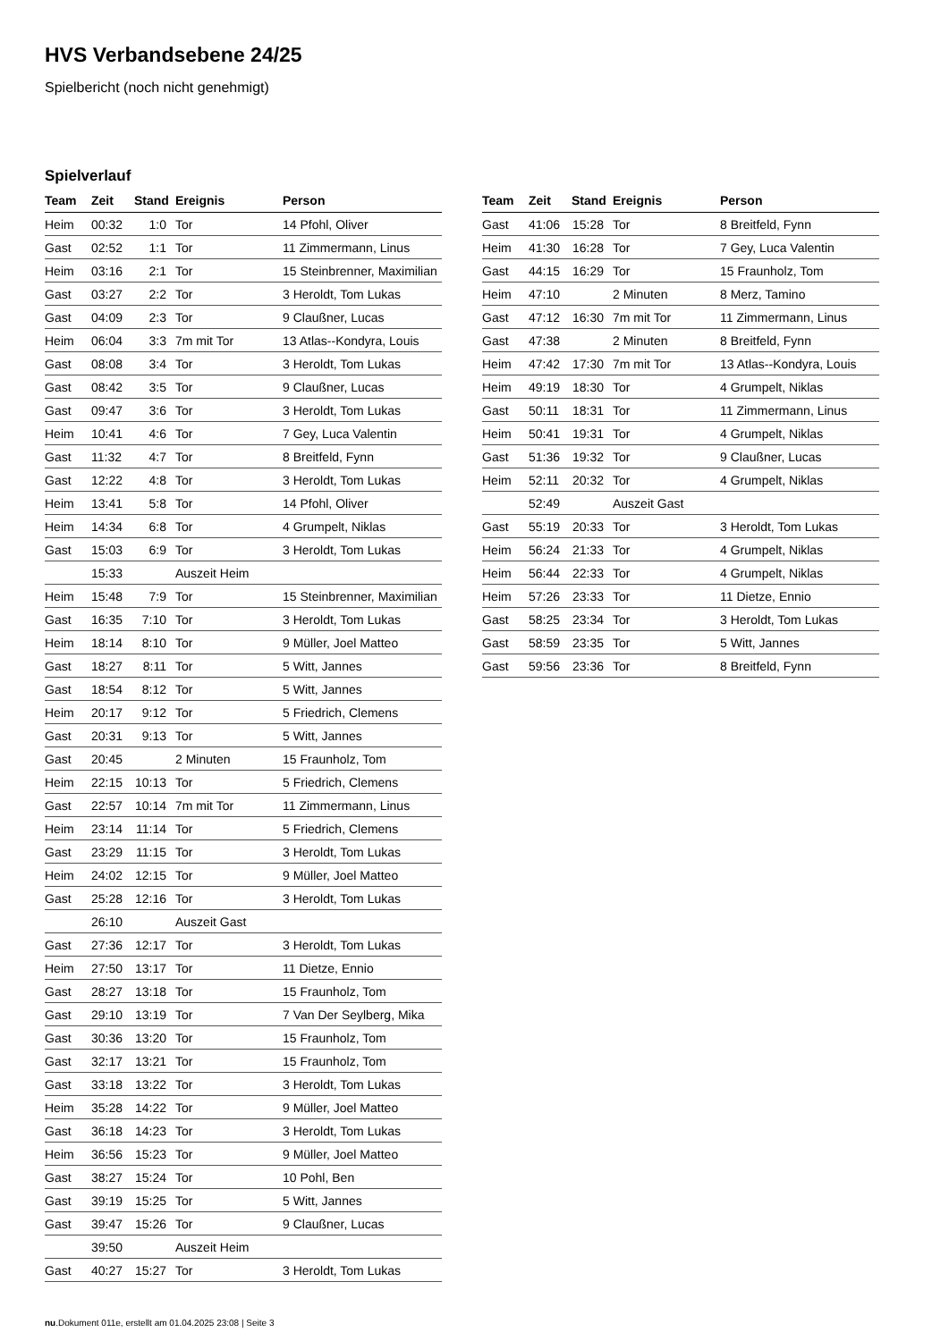HVS Verbandsebene 24/25
Spielbericht (noch nicht genehmigt)
Spielverlauf
| Team | Zeit | Stand | Ereignis | Person |
| --- | --- | --- | --- | --- |
| Heim | 00:32 | 1:0 | Tor | 14 Pfohl, Oliver |
| Gast | 02:52 | 1:1 | Tor | 11 Zimmermann, Linus |
| Heim | 03:16 | 2:1 | Tor | 15 Steinbrenner, Maximilian |
| Gast | 03:27 | 2:2 | Tor | 3 Heroldt, Tom Lukas |
| Gast | 04:09 | 2:3 | Tor | 9 Claußner, Lucas |
| Heim | 06:04 | 3:3 | 7m mit Tor | 13 Atlas--Kondyra, Louis |
| Gast | 08:08 | 3:4 | Tor | 3 Heroldt, Tom Lukas |
| Gast | 08:42 | 3:5 | Tor | 9 Claußner, Lucas |
| Gast | 09:47 | 3:6 | Tor | 3 Heroldt, Tom Lukas |
| Heim | 10:41 | 4:6 | Tor | 7 Gey, Luca Valentin |
| Gast | 11:32 | 4:7 | Tor | 8 Breitfeld, Fynn |
| Gast | 12:22 | 4:8 | Tor | 3 Heroldt, Tom Lukas |
| Heim | 13:41 | 5:8 | Tor | 14 Pfohl, Oliver |
| Heim | 14:34 | 6:8 | Tor | 4 Grumpelt, Niklas |
| Gast | 15:03 | 6:9 | Tor | 3 Heroldt, Tom Lukas |
| | 15:33 | | Auszeit Heim | |
| Heim | 15:48 | 7:9 | Tor | 15 Steinbrenner, Maximilian |
| Gast | 16:35 | 7:10 | Tor | 3 Heroldt, Tom Lukas |
| Heim | 18:14 | 8:10 | Tor | 9 Müller, Joel Matteo |
| Gast | 18:27 | 8:11 | Tor | 5 Witt, Jannes |
| Gast | 18:54 | 8:12 | Tor | 5 Witt, Jannes |
| Heim | 20:17 | 9:12 | Tor | 5 Friedrich, Clemens |
| Gast | 20:31 | 9:13 | Tor | 5 Witt, Jannes |
| Gast | 20:45 | | 2 Minuten | 15 Fraunholz, Tom |
| Heim | 22:15 | 10:13 | Tor | 5 Friedrich, Clemens |
| Gast | 22:57 | 10:14 | 7m mit Tor | 11 Zimmermann, Linus |
| Heim | 23:14 | 11:14 | Tor | 5 Friedrich, Clemens |
| Gast | 23:29 | 11:15 | Tor | 3 Heroldt, Tom Lukas |
| Heim | 24:02 | 12:15 | Tor | 9 Müller, Joel Matteo |
| Gast | 25:28 | 12:16 | Tor | 3 Heroldt, Tom Lukas |
| | 26:10 | | Auszeit Gast | |
| Gast | 27:36 | 12:17 | Tor | 3 Heroldt, Tom Lukas |
| Heim | 27:50 | 13:17 | Tor | 11 Dietze, Ennio |
| Gast | 28:27 | 13:18 | Tor | 15 Fraunholz, Tom |
| Gast | 29:10 | 13:19 | Tor | 7 Van Der Seylberg, Mika |
| Gast | 30:36 | 13:20 | Tor | 15 Fraunholz, Tom |
| Gast | 32:17 | 13:21 | Tor | 15 Fraunholz, Tom |
| Gast | 33:18 | 13:22 | Tor | 3 Heroldt, Tom Lukas |
| Heim | 35:28 | 14:22 | Tor | 9 Müller, Joel Matteo |
| Gast | 36:18 | 14:23 | Tor | 3 Heroldt, Tom Lukas |
| Heim | 36:56 | 15:23 | Tor | 9 Müller, Joel Matteo |
| Gast | 38:27 | 15:24 | Tor | 10 Pohl, Ben |
| Gast | 39:19 | 15:25 | Tor | 5 Witt, Jannes |
| Gast | 39:47 | 15:26 | Tor | 9 Claußner, Lucas |
| | 39:50 | | Auszeit Heim | |
| Gast | 40:27 | 15:27 | Tor | 3 Heroldt, Tom Lukas |
| Team | Zeit | Stand | Ereignis | Person |
| --- | --- | --- | --- | --- |
| Gast | 41:06 | 15:28 | Tor | 8 Breitfeld, Fynn |
| Heim | 41:30 | 16:28 | Tor | 7 Gey, Luca Valentin |
| Gast | 44:15 | 16:29 | Tor | 15 Fraunholz, Tom |
| Heim | 47:10 | | 2 Minuten | 8 Merz, Tamino |
| Gast | 47:12 | 16:30 | 7m mit Tor | 11 Zimmermann, Linus |
| Gast | 47:38 | | 2 Minuten | 8 Breitfeld, Fynn |
| Heim | 47:42 | 17:30 | 7m mit Tor | 13 Atlas--Kondyra, Louis |
| Heim | 49:19 | 18:30 | Tor | 4 Grumpelt, Niklas |
| Gast | 50:11 | 18:31 | Tor | 11 Zimmermann, Linus |
| Heim | 50:41 | 19:31 | Tor | 4 Grumpelt, Niklas |
| Gast | 51:36 | 19:32 | Tor | 9 Claußner, Lucas |
| Heim | 52:11 | 20:32 | Tor | 4 Grumpelt, Niklas |
| | 52:49 | | Auszeit Gast | |
| Gast | 55:19 | 20:33 | Tor | 3 Heroldt, Tom Lukas |
| Heim | 56:24 | 21:33 | Tor | 4 Grumpelt, Niklas |
| Heim | 56:44 | 22:33 | Tor | 4 Grumpelt, Niklas |
| Heim | 57:26 | 23:33 | Tor | 11 Dietze, Ennio |
| Gast | 58:25 | 23:34 | Tor | 3 Heroldt, Tom Lukas |
| Gast | 58:59 | 23:35 | Tor | 5 Witt, Jannes |
| Gast | 59:56 | 23:36 | Tor | 8 Breitfeld, Fynn |
nu.Dokument 011e, erstellt am 01.04.2025 23:08 | Seite 3